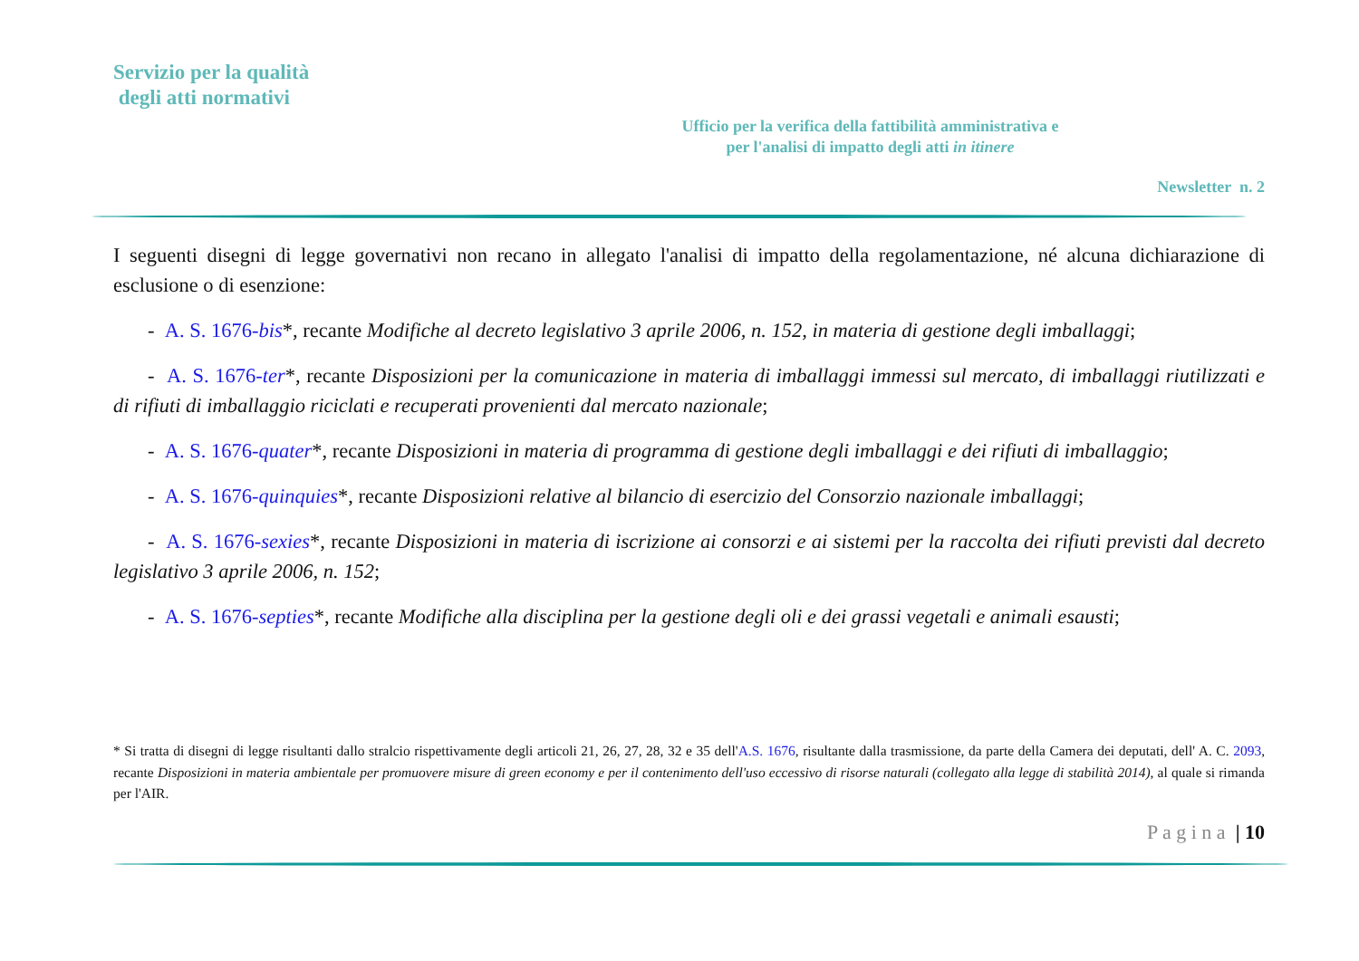Servizio per la qualità
degli atti normativi
Ufficio per la verifica della fattibilità amministrativa e
per l'analisi di impatto degli atti in itinere
Newsletter n. 2
I seguenti disegni di legge governativi non recano in allegato l'analisi di impatto della regolamentazione, né alcuna dichiarazione di esclusione o di esenzione:
- A. S. 1676-bis*, recante Modifiche al decreto legislativo 3 aprile 2006, n. 152, in materia di gestione degli imballaggi;
- A. S. 1676-ter*, recante Disposizioni per la comunicazione in materia di imballaggi immessi sul mercato, di imballaggi riutilizzati e di rifiuti di imballaggio riciclati e recuperati provenienti dal mercato nazionale;
- A. S. 1676-quater*, recante Disposizioni in materia di programma di gestione degli imballaggi e dei rifiuti di imballaggio;
- A. S. 1676-quinquies*, recante Disposizioni relative al bilancio di esercizio del Consorzio nazionale imballaggi;
- A. S. 1676-sexies*, recante Disposizioni in materia di iscrizione ai consorzi e ai sistemi per la raccolta dei rifiuti previsti dal decreto legislativo 3 aprile 2006, n. 152;
- A. S. 1676-septies*, recante Modifiche alla disciplina per la gestione degli oli e dei grassi vegetali e animali esausti;
* Si tratta di disegni di legge risultanti dallo stralcio rispettivamente degli articoli 21, 26, 27, 28, 32 e 35 dell'A.S. 1676, risultante dalla trasmissione, da parte della Camera dei deputati, dell' A. C. 2093, recante Disposizioni in materia ambientale per promuovere misure di green economy e per il contenimento dell'uso eccessivo di risorse naturali (collegato alla legge di stabilità 2014), al quale si rimanda per l'AIR.
P a g i n a | 10